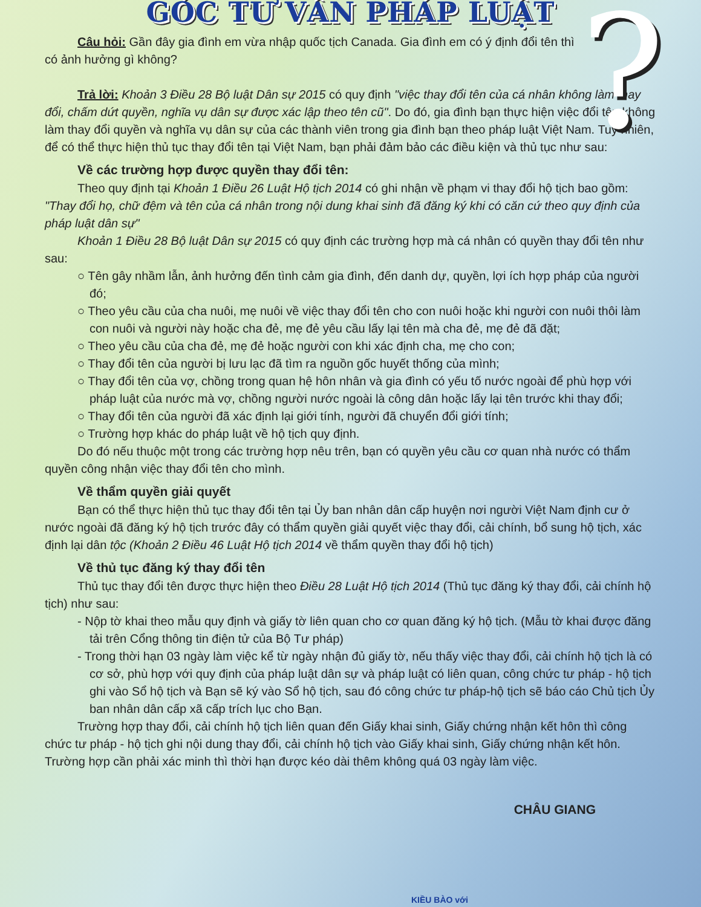?
GÓC TƯ VẤN PHÁP LUẬT
Câu hỏi: Gần đây gia đình em vừa nhập quốc tịch Canada. Gia đình em có ý định đổi tên thì có ảnh hưởng gì không?
Trả lời: Khoản 3 Điều 28 Bộ luật Dân sự 2015 có quy định "việc thay đổi tên của cá nhân không làm thay đổi, chấm dứt quyền, nghĩa vụ dân sự được xác lập theo tên cũ". Do đó, gia đình bạn thực hiện việc đổi tên không làm thay đổi quyền và nghĩa vụ dân sự của các thành viên trong gia đình bạn theo pháp luật Việt Nam. Tuy nhiên, để có thể thực hiện thủ tục thay đổi tên tại Việt Nam, bạn phải đảm bảo các điều kiện và thủ tục như sau:
Về các trường hợp được quyền thay đổi tên:
Theo quy định tại Khoản 1 Điều 26 Luật Hộ tịch 2014 có ghi nhận về phạm vi thay đổi hộ tịch bao gồm: "Thay đổi họ, chữ đệm và tên của cá nhân trong nội dung khai sinh đã đăng ký khi có căn cứ theo quy định của pháp luật dân sự"
Khoản 1 Điều 28 Bộ luật Dân sự 2015 có quy định các trường hợp mà cá nhân có quyền thay đổi tên như sau:
○ Tên gây nhầm lẫn, ảnh hưởng đến tình cảm gia đình, đến danh dự, quyền, lợi ích hợp pháp của người đó;
○ Theo yêu cầu của cha nuôi, mẹ nuôi về việc thay đổi tên cho con nuôi hoặc khi người con nuôi thôi làm con nuôi và người này hoặc cha đẻ, mẹ đẻ yêu cầu lấy lại tên mà cha đẻ, mẹ đẻ đã đặt;
○ Theo yêu cầu của cha đẻ, mẹ đẻ hoặc người con khi xác định cha, mẹ cho con;
○ Thay đổi tên của người bị lưu lạc đã tìm ra nguồn gốc huyết thống của mình;
○ Thay đổi tên của vợ, chồng trong quan hệ hôn nhân và gia đình có yếu tố nước ngoài để phù hợp với pháp luật của nước mà vợ, chồng người nước ngoài là công dân hoặc lấy lại tên trước khi thay đổi;
○ Thay đổi tên của người đã xác định lại giới tính, người đã chuyển đổi giới tính;
○ Trường hợp khác do pháp luật về hộ tịch quy định.
Do đó nếu thuộc một trong các trường hợp nêu trên, bạn có quyền yêu cầu cơ quan nhà nước có thẩm quyền công nhận việc thay đổi tên cho mình.
Về thẩm quyền giải quyết
Bạn có thể thực hiện thủ tục thay đổi tên tại Ủy ban nhân dân cấp huyện nơi người Việt Nam định cư ở nước ngoài đã đăng ký hộ tịch trước đây có thẩm quyền giải quyết việc thay đổi, cải chính, bổ sung hộ tịch, xác định lại dân tộc (Khoản 2 Điều 46 Luật Hộ tịch 2014 về thẩm quyền thay đổi hộ tịch)
Về thủ tục đăng ký thay đổi tên
Thủ tục thay đổi tên được thực hiện theo Điều 28 Luật Hộ tịch 2014 (Thủ tục đăng ký thay đổi, cải chính hộ tịch) như sau:
- Nộp tờ khai theo mẫu quy định và giấy tờ liên quan cho cơ quan đăng ký hộ tịch. (Mẫu tờ khai được đăng tải trên Cổng thông tin điện tử của Bộ Tư pháp)
- Trong thời hạn 03 ngày làm việc kể từ ngày nhận đủ giấy tờ, nếu thấy việc thay đổi, cải chính hộ tịch là có cơ sở, phù hợp với quy định của pháp luật dân sự và pháp luật có liên quan, công chức tư pháp - hộ tịch ghi vào Sổ hộ tịch và Bạn sẽ ký vào Sổ hộ tịch, sau đó công chức tư pháp-hộ tịch sẽ báo cáo Chủ tịch Ủy ban nhân dân cấp xã cấp trích lục cho Bạn.
Trường hợp thay đổi, cải chính hộ tịch liên quan đến Giấy khai sinh, Giấy chứng nhận kết hôn thì công chức tư pháp - hộ tịch ghi nội dung thay đổi, cải chính hộ tịch vào Giấy khai sinh, Giấy chứng nhận kết hôn. Trường hợp cần phải xác minh thì thời hạn được kéo dài thêm không quá 03 ngày làm việc.
CHÂU GIANG
KIỀU BÀO với